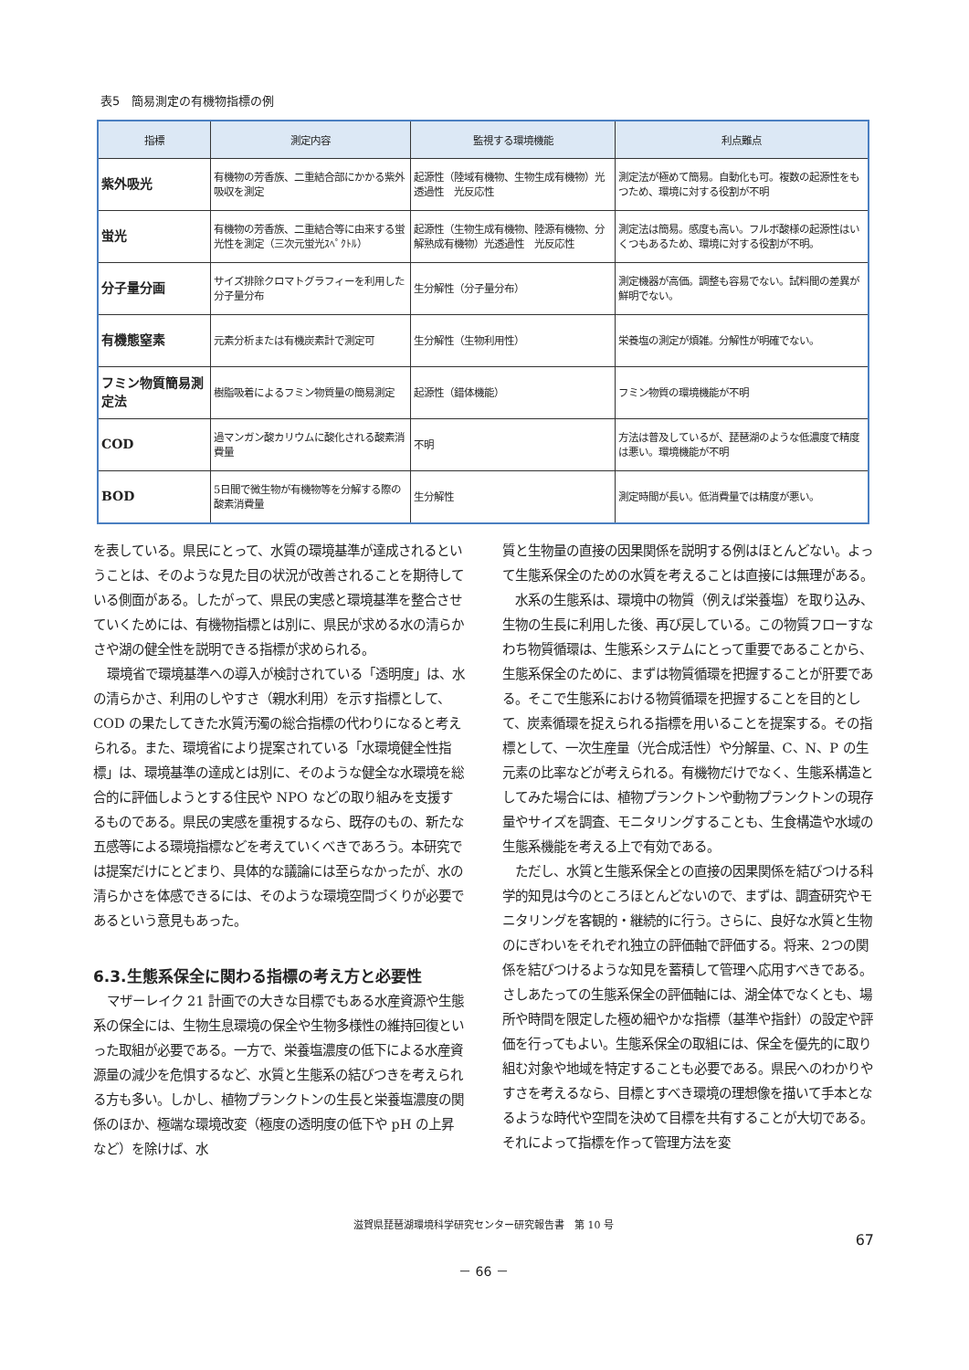表5　簡易測定の有機物指標の例
| 指標 | 測定内容 | 監視する環境機能 | 利点難点 |
| --- | --- | --- | --- |
| 紫外吸光 | 有機物の芳香族、二重結合部にかかる紫外吸収を測定 | 起源性（陸域有機物、生物生成有機物）光透過性 光反応性 | 測定法が極めて簡易。自動化も可。複数の起源性をもつため、環境に対する役割が不明 |
| 蛍光 | 有機物の芳香族、二重結合等に由来する蛍光性を測定（三次元蛍光ｽﾍﾟｸﾄﾙ） | 起源性（生物生成有機物、陸源有機物、分解熟成有機物）光透過性 光反応性 | 測定法は簡易。感度も高い。フルボ酸様の起源性はいくつもあるため、環境に対する役割が不明。 |
| 分子量分画 | サイズ排除クロマトグラフィーを利用した分子量分布 | 生分解性（分子量分布） | 測定機器が高価。調整も容易でない。試料間の差異が鮮明でない。 |
| 有機態窒素 | 元素分析または有機炭素計で測定可 | 生分解性（生物利用性） | 栄養塩の測定が煩雑。分解性が明確でない。 |
| フミン物質簡易測定法 | 樹脂吸着によるフミン物質量の簡易測定 | 起源性（錯体機能） | フミン物質の環境機能が不明 |
| COD | 過マンガン酸カリウムに酸化される酸素消費量 | 不明 | 方法は普及しているが、琵琶湖のような低濃度で精度は悪い。環境機能が不明 |
| BOD | 5日間で微生物が有機物等を分解する際の酸素消費量 | 生分解性 | 測定時間が長い。低消費量では精度が悪い。 |
を表している。県民にとって、水質の環境基準が達成されるということは、そのような見た目の状況が改善されることを期待している側面がある。したがって、県民の実感と環境基準を整合させていくためには、有機物指標とは別に、県民が求める水の清らかさや湖の健全性を説明できる指標が求められる。
環境省で環境基準への導入が検討されている「透明度」は、水の清らかさ、利用のしやすさ（親水利用）を示す指標として、COD の果たしてきた水質汚濁の総合指標の代わりになると考えられる。また、環境省により提案されている「水環境健全性指標」は、環境基準の達成とは別に、そのような健全な水環境を総合的に評価しようとする住民や NPO などの取り組みを支援するものである。県民の実感を重視するなら、既存のもの、新たな五感等による環境指標などを考えていくべきであろう。本研究では提案だけにとどまり、具体的な議論には至らなかったが、水の清らかさを体感できるには、そのような環境空間づくりが必要であるという意見もあった。
6.3.生態系保全に関わる指標の考え方と必要性
マザーレイク 21 計画での大きな目標でもある水産資源や生態系の保全には、生物生息環境の保全や生物多様性の維持回復といった取組が必要である。一方で、栄養塩濃度の低下による水産資源量の減少を危惧するなど、水質と生態系の結びつきを考えられる方も多い。しかし、植物プランクトンの生長と栄養塩濃度の関係のほか、極端な環境改変（極度の透明度の低下や pH の上昇など）を除けば、水
質と生物量の直接の因果関係を説明する例はほとんどない。よって生態系保全のための水質を考えることは直接には無理がある。
水系の生態系は、環境中の物質（例えば栄養塩）を取り込み、生物の生長に利用した後、再び戻している。この物質フローすなわち物質循環は、生態系システムにとって重要であることから、生態系保全のために、まずは物質循環を把握することが肝要である。そこで生態系における物質循環を把握することを目的として、炭素循環を捉えられる指標を用いることを提案する。その指標として、一次生産量（光合成活性）や分解量、C、N、P の生元素の比率などが考えられる。有機物だけでなく、生態系構造としてみた場合には、植物プランクトンや動物プランクトンの現存量やサイズを調査、モニタリングすることも、生食構造や水域の生態系機能を考える上で有効である。
ただし、水質と生態系保全との直接の因果関係を結びつける科学的知見は今のところほとんどないので、まずは、調査研究やモニタリングを客観的・継続的に行う。さらに、良好な水質と生物のにぎわいをそれぞれ独立の評価軸で評価する。将来、2つの関係を結びつけるような知見を蓄積して管理へ応用すべきである。さしあたっての生態系保全の評価軸には、湖全体でなくとも、場所や時間を限定した極め細やかな指標（基準や指針）の設定や評価を行ってもよい。生態系保全の取組には、保全を優先的に取り組む対象や地域を特定することも必要である。県民へのわかりやすさを考えるなら、目標とすべき環境の理想像を描いて手本となるような時代や空間を決めて目標を共有することが大切である。それによって指標を作って管理方法を変
滋賀県琵琶湖環境科学研究センター研究報告書　第 10 号
67
－ 66 －